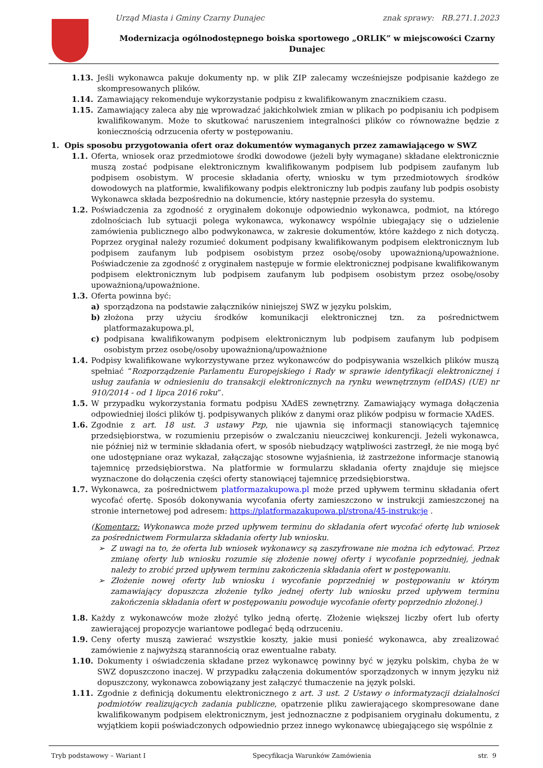Urząd Miasta i Gminy Czarny Dunajec znak sprawy: RB.271.1.2023
Modernizacja ogólnodostępnego boiska sportowego „ORLIK” w miejscowości Czarny Dunajec
1.13. Jeśli wykonawca pakuje dokumenty np. w plik ZIP zalecamy wcześniejsze podpisanie każdego ze skompresowanych plików.
1.14. Zamawiający rekomenduje wykorzystanie podpisu z kwalifikowanym znacznikiem czasu.
1.15. Zamawiający zaleca aby nie wprowadzać jakichkolwiek zmian w plikach po podpisaniu ich podpisem kwalifikowanym. Może to skutkować naruszeniem integralności plików co równoważne będzie z koniecznością odrzucenia oferty w postępowaniu.
1. Opis sposobu przygotowania ofert oraz dokumentów wymaganych przez zamawiającego w SWZ
1.1. Oferta, wniosek oraz przedmiotowe środki dowodowe (jeżeli były wymagane) składane elektronicznie muszą zostać podpisane elektronicznym kwalifikowanym podpisem lub podpisem zaufanym lub podpisem osobistym. W procesie składania oferty, wniosku w tym przedmiotowych środków dowodowych na platformie, kwalifikowany podpis elektroniczny lub podpis zaufany lub podpis osobisty Wykonawca składa bezpośrednio na dokumencie, który następnie przesyła do systemu.
1.2. Poświadczenia za zgodność z oryginałem dokonuje odpowiednio wykonawca, podmiot, na którego zdolnościach lub sytuacji polega wykonawca, wykonawcy wspólnie ubiegający się o udzielenie zamówienia publicznego albo podwykonawca, w zakresie dokumentów, które każdego z nich dotyczą. Poprzez oryginał należy rozumieć dokument podpisany kwalifikowanym podpisem elektronicznym lub podpisem zaufanym lub podpisem osobistym przez osobę/osoby upoważnioną/upoważnione. Poświadczenie za zgodność z oryginałem następuje w formie elektronicznej podpisane kwalifikowanym podpisem elektronicznym lub podpisem zaufanym lub podpisem osobistym przez osobę/osoby upoważnioną/upoważnione.
1.3. Oferta powinna być:
a) sporządzona na podstawie załączników niniejszej SWZ w języku polskim,
b) złożona przy użyciu środków komunikacji elektronicznej tzn. za pośrednictwem platformazakupowa.pl,
c) podpisana kwalifikowanym podpisem elektronicznym lub podpisem zaufanym lub podpisem osobistym przez osobę/osoby upoważnioną/upoważnione
1.4. Podpisy kwalifikowane wykorzystywane przez wykonawców do podpisywania wszelkich plików muszą spełniać “Rozporządzenie Parlamentu Europejskiego i Rady w sprawie identyfikacji elektronicznej i usług zaufania w odniesieniu do transakcji elektronicznych na rynku wewnętrznym (eIDAS) (UE) nr 910/2014 - od 1 lipca 2016 roku”.
1.5. W przypadku wykorzystania formatu podpisu XAdES zewnętrzny. Zamawiający wymaga dołączenia odpowiedniej ilości plików tj. podpisywanych plików z danymi oraz plików podpisu w formacie XAdES.
1.6. Zgodnie z art. 18 ust. 3 ustawy Pzp, nie ujawnia się informacji stanowiących tajemnicę przedsiębiorstwa, w rozumieniu przepisów o zwalczaniu nieuczciwej konkurencji. Jeżeli wykonawca, nie później niż w terminie składania ofert, w sposób niebudzący wątpliwości zastrzegł, że nie mogą być one udostępniane oraz wykazał, załączając stosowne wyjaśnienia, iż zastrzeżone informacje stanowią tajemnicę przedsiębiorstwa. Na platformie w formularzu składania oferty znajduje się miejsce wyznaczone do dołączenia części oferty stanowiącej tajemnicę przedsiębiorstwa.
1.7. Wykonawca, za pośrednictwem platformazakupowa.pl może przed upływem terminu składania ofert wycofać ofertę. Sposób dokonywania wycofania oferty zamieszczono w instrukcji zamieszczonej na stronie internetowej pod adresem: https://platformazakupowa.pl/strona/45-instrukcje .
(Komentarz: Wykonawca może przed upływem terminu do składania ofert wycofać ofertę lub wniosek za pośrednictwem Formularza składania oferty lub wniosku.
➢ Z uwagi na to, że oferta lub wniosek wykonawcy są zaszyfrowane nie można ich edytować. Przez zmianę oferty lub wniosku rozumie się złożenie nowej oferty i wycofanie poprzedniej, jednak należy to zrobić przed upływem terminu zakończenia składania ofert w postępowaniu.
➢ Złożenie nowej oferty lub wniosku i wycofanie poprzedniej w postępowaniu w którym zamawiający dopuszcza złożenie tylko jednej oferty lub wniosku przed upływem terminu zakończenia składania ofert w postępowaniu powoduje wycofanie oferty poprzednio złożonej.)
1.8. Każdy z wykonawców może złożyć tylko jedną ofertę. Złożenie większej liczby ofert lub oferty zawierającej propozycje wariantowe podlegać będą odrzuceniu.
1.9. Ceny oferty muszą zawierać wszystkie koszty, jakie musi ponieść wykonawca, aby zrealizować zamówienie z najwyższą starannością oraz ewentualne rabaty.
1.10. Dokumenty i oświadczenia składane przez wykonawcę powinny być w języku polskim, chyba że w SWZ dopuszczono inaczej. W przypadku załączenia dokumentów sporządzonych w innym języku niż dopuszczony, wykonawca zobowiązany jest załączyć tłumaczenie na język polski.
1.11. Zgodnie z definicją dokumentu elektronicznego z art. 3 ust. 2 Ustawy o informatyzacji działalności podmiotów realizujących zadania publiczne, opatrzenie pliku zawierającego skompresowane dane kwalifikowanym podpisem elektronicznym, jest jednoznaczne z podpisaniem oryginału dokumentu, z wyjątkiem kopii poświadczonych odpowiednio przez innego wykonawcę ubiegającego się wspólnie z
Tryb podstawowy – Wariant I Specyfikacja Warunków Zamówienia str. 9